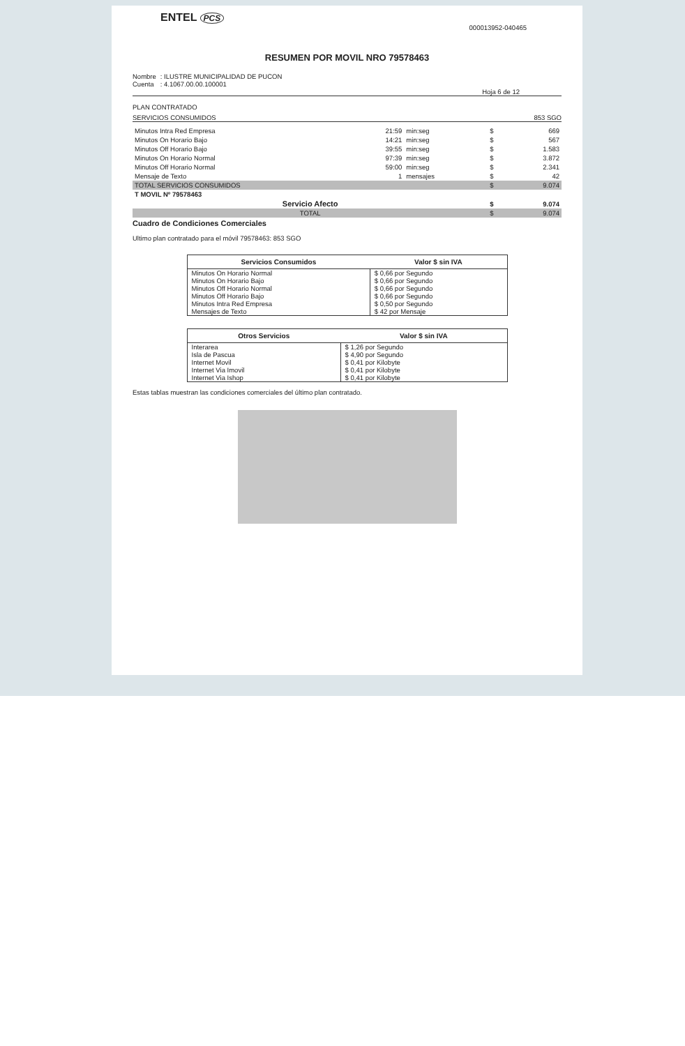ENTEL PCS
000013952-040465
RESUMEN POR MOVIL NRO 79578463
| Nombre | : ILUSTRE MUNICIPALIDAD DE PUCON |
| Cuenta | : 4.1067.00.00.100001 |
Hoja 6 de 12
PLAN CONTRATADO
SERVICIOS CONSUMIDOS 853 SGO
| Minutos Intra Red Empresa | 21:59 | min:seg | $ | 669 |
| Minutos On Horario Bajo | 14:21 | min:seg | $ | 567 |
| Minutos Off Horario Bajo | 39:55 | min:seg | $ | 1.583 |
| Minutos On Horario Normal | 97:39 | min:seg | $ | 3.872 |
| Minutos Off Horario Normal | 59:00 | min:seg | $ | 2.341 |
| Mensaje de Texto | 1 | mensajes | $ | 42 |
| TOTAL SERVICIOS CONSUMIDOS | | | $ | 9.074 |
| T MOVIL Nº 79578463 | | | | |
| Servicio Afecto | | | $ | 9.074 |
| TOTAL | | | $ | 9.074 |
Cuadro de Condiciones Comerciales
Ultimo plan contratado para el móvil 79578463: 853 SGO
| Servicios Consumidos | Valor $ sin IVA |
| --- | --- |
| Minutos On Horario Normal | $ 0,66 por Segundo |
| Minutos On Horario Bajo | $ 0,66 por Segundo |
| Minutos Off Horario Normal | $ 0,66 por Segundo |
| Minutos Off Horario Bajo | $ 0,66 por Segundo |
| Minutos Intra Red Empresa | $ 0,50 por Segundo |
| Mensajes de Texto | $ 42 por Mensaje |
| Otros Servicios | Valor $ sin IVA |
| --- | --- |
| Interarea | $ 1,26 por Segundo |
| Isla de Pascua | $ 4,90 por Segundo |
| Internet Movil | $ 0,41 por Kilobyte |
| Internet Via Imovil | $ 0,41 por Kilobyte |
| Internet Via Ishop | $ 0,41 por Kilobyte |
Estas tablas muestran las condiciones comerciales del último plan contratado.